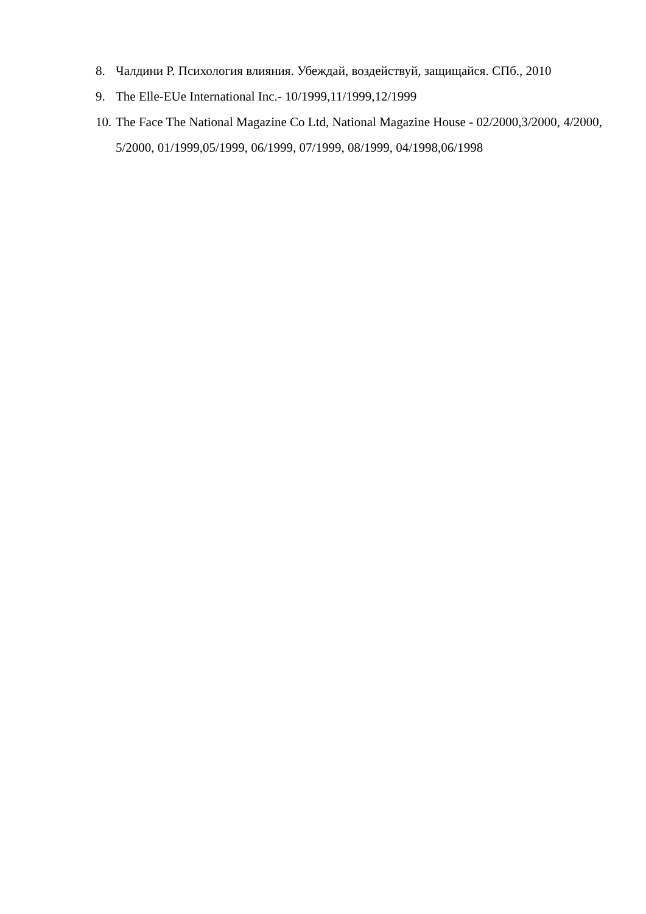8. Чалдини Р. Психология влияния. Убеждай, воздействуй, защищайся. СПб., 2010
9. The Elle-EUe International Inc.- 10/1999,11/1999,12/1999
10. The Face The National Magazine Co Ltd, National Magazine House - 02/2000,3/2000, 4/2000, 5/2000, 01/1999,05/1999, 06/1999, 07/1999, 08/1999, 04/1998,06/1998